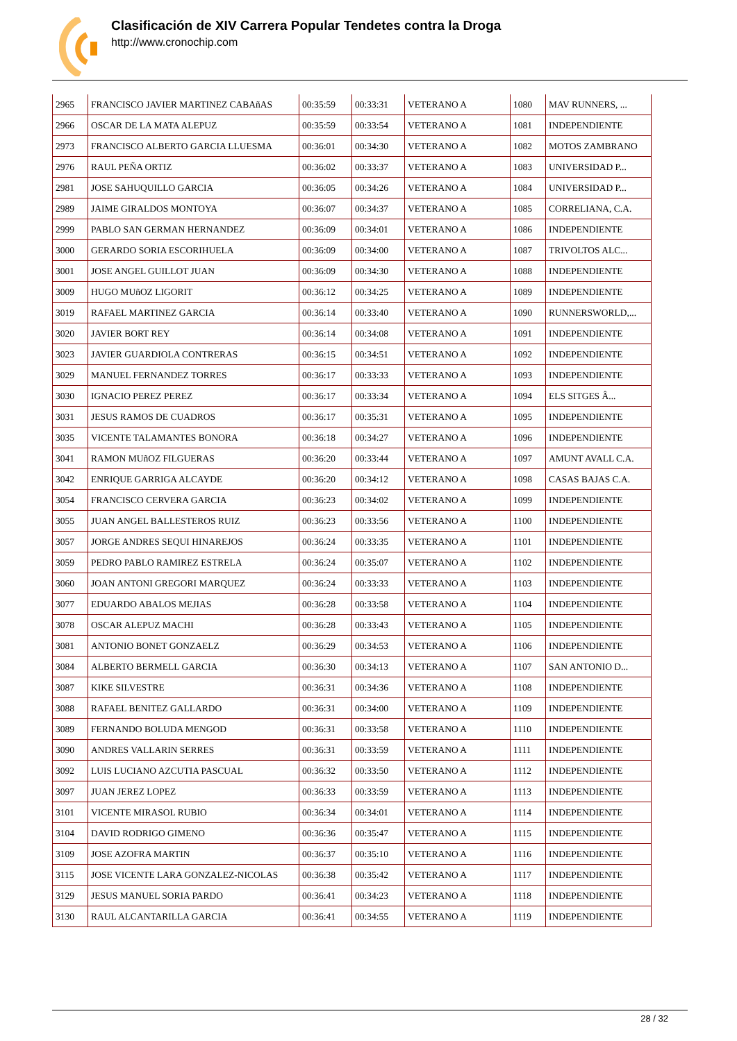Clasificación de XIV Carrera Popular Tendetes contra la Droga
http://www.cronochip.com
| 2965 | FRANCISCO JAVIER MARTINEZ CABAñAS | 00:35:59 | 00:33:31 | VETERANO A | 1080 | MAV RUNNERS, ... |
| 2966 | OSCAR DE LA MATA ALEPUZ | 00:35:59 | 00:33:54 | VETERANO A | 1081 | INDEPENDIENTE |
| 2973 | FRANCISCO ALBERTO GARCIA LLUESMA | 00:36:01 | 00:34:30 | VETERANO A | 1082 | MOTOS ZAMBRANO |
| 2976 | RAUL PEÑA ORTIZ | 00:36:02 | 00:33:37 | VETERANO A | 1083 | UNIVERSIDAD P... |
| 2981 | JOSE SAHUQUILLO GARCIA | 00:36:05 | 00:34:26 | VETERANO A | 1084 | UNIVERSIDAD P... |
| 2989 | JAIME GIRALDOS MONTOYA | 00:36:07 | 00:34:37 | VETERANO A | 1085 | CORRELIANA, C.A. |
| 2999 | PABLO SAN GERMAN HERNANDEZ | 00:36:09 | 00:34:01 | VETERANO A | 1086 | INDEPENDIENTE |
| 3000 | GERARDO SORIA ESCORIHUELA | 00:36:09 | 00:34:00 | VETERANO A | 1087 | TRIVOLTOS ALC... |
| 3001 | JOSE ANGEL GUILLOT JUAN | 00:36:09 | 00:34:30 | VETERANO A | 1088 | INDEPENDIENTE |
| 3009 | HUGO MUñOZ LIGORIT | 00:36:12 | 00:34:25 | VETERANO A | 1089 | INDEPENDIENTE |
| 3019 | RAFAEL MARTINEZ GARCIA | 00:36:14 | 00:33:40 | VETERANO A | 1090 | RUNNERSWORLD,... |
| 3020 | JAVIER BORT REY | 00:36:14 | 00:34:08 | VETERANO A | 1091 | INDEPENDIENTE |
| 3023 | JAVIER GUARDIOLA CONTRERAS | 00:36:15 | 00:34:51 | VETERANO A | 1092 | INDEPENDIENTE |
| 3029 | MANUEL FERNANDEZ TORRES | 00:36:17 | 00:33:33 | VETERANO A | 1093 | INDEPENDIENTE |
| 3030 | IGNACIO PEREZ PEREZ | 00:36:17 | 00:33:34 | VETERANO A | 1094 | ELS SITGES Â... |
| 3031 | JESUS RAMOS DE CUADROS | 00:36:17 | 00:35:31 | VETERANO A | 1095 | INDEPENDIENTE |
| 3035 | VICENTE TALAMANTES BONORA | 00:36:18 | 00:34:27 | VETERANO A | 1096 | INDEPENDIENTE |
| 3041 | RAMON MUñOZ FILGUERAS | 00:36:20 | 00:33:44 | VETERANO A | 1097 | AMUNT AVALL C.A. |
| 3042 | ENRIQUE GARRIGA ALCAYDE | 00:36:20 | 00:34:12 | VETERANO A | 1098 | CASAS BAJAS C.A. |
| 3054 | FRANCISCO CERVERA GARCIA | 00:36:23 | 00:34:02 | VETERANO A | 1099 | INDEPENDIENTE |
| 3055 | JUAN ANGEL BALLESTEROS RUIZ | 00:36:23 | 00:33:56 | VETERANO A | 1100 | INDEPENDIENTE |
| 3057 | JORGE ANDRES SEQUI HINAREJOS | 00:36:24 | 00:33:35 | VETERANO A | 1101 | INDEPENDIENTE |
| 3059 | PEDRO PABLO RAMIREZ ESTRELA | 00:36:24 | 00:35:07 | VETERANO A | 1102 | INDEPENDIENTE |
| 3060 | JOAN ANTONI GREGORI MARQUEZ | 00:36:24 | 00:33:33 | VETERANO A | 1103 | INDEPENDIENTE |
| 3077 | EDUARDO ABALOS MEJIAS | 00:36:28 | 00:33:58 | VETERANO A | 1104 | INDEPENDIENTE |
| 3078 | OSCAR ALEPUZ MACHI | 00:36:28 | 00:33:43 | VETERANO A | 1105 | INDEPENDIENTE |
| 3081 | ANTONIO BONET GONZAELZ | 00:36:29 | 00:34:53 | VETERANO A | 1106 | INDEPENDIENTE |
| 3084 | ALBERTO BERMELL GARCIA | 00:36:30 | 00:34:13 | VETERANO A | 1107 | SAN ANTONIO D... |
| 3087 | KIKE SILVESTRE | 00:36:31 | 00:34:36 | VETERANO A | 1108 | INDEPENDIENTE |
| 3088 | RAFAEL BENITEZ GALLARDO | 00:36:31 | 00:34:00 | VETERANO A | 1109 | INDEPENDIENTE |
| 3089 | FERNANDO BOLUDA MENGOD | 00:36:31 | 00:33:58 | VETERANO A | 1110 | INDEPENDIENTE |
| 3090 | ANDRES VALLARIN SERRES | 00:36:31 | 00:33:59 | VETERANO A | 1111 | INDEPENDIENTE |
| 3092 | LUIS LUCIANO AZCUTIA PASCUAL | 00:36:32 | 00:33:50 | VETERANO A | 1112 | INDEPENDIENTE |
| 3097 | JUAN JEREZ LOPEZ | 00:36:33 | 00:33:59 | VETERANO A | 1113 | INDEPENDIENTE |
| 3101 | VICENTE MIRASOL RUBIO | 00:36:34 | 00:34:01 | VETERANO A | 1114 | INDEPENDIENTE |
| 3104 | DAVID RODRIGO GIMENO | 00:36:36 | 00:35:47 | VETERANO A | 1115 | INDEPENDIENTE |
| 3109 | JOSE AZOFRA MARTIN | 00:36:37 | 00:35:10 | VETERANO A | 1116 | INDEPENDIENTE |
| 3115 | JOSE VICENTE LARA GONZALEZ-NICOLAS | 00:36:38 | 00:35:42 | VETERANO A | 1117 | INDEPENDIENTE |
| 3129 | JESUS MANUEL SORIA PARDO | 00:36:41 | 00:34:23 | VETERANO A | 1118 | INDEPENDIENTE |
| 3130 | RAUL ALCANTARILLA GARCIA | 00:36:41 | 00:34:55 | VETERANO A | 1119 | INDEPENDIENTE |
28 / 32